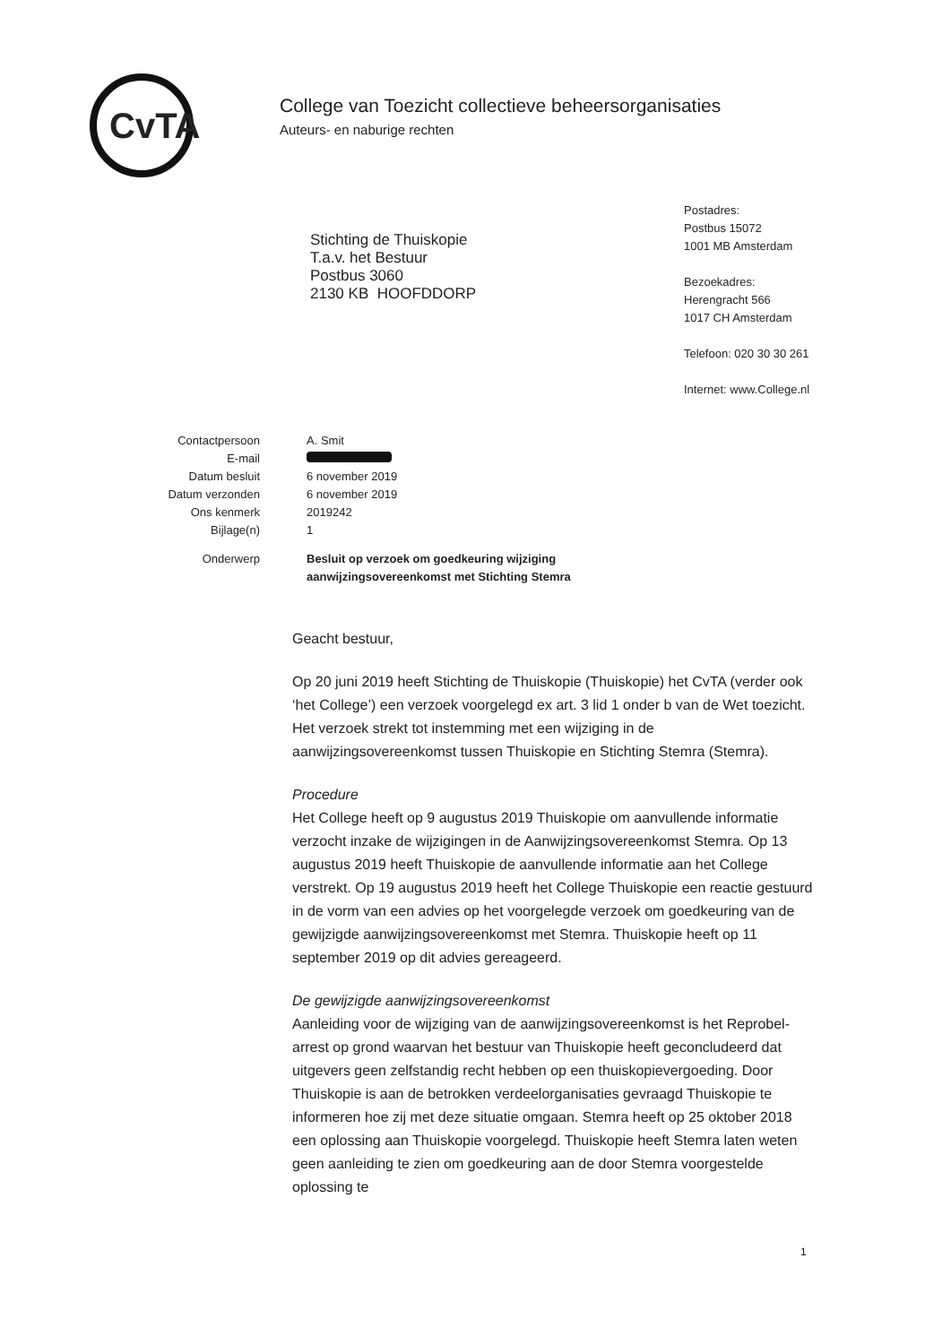CvTA
College van Toezicht collectieve beheersorganisaties
Auteurs- en naburige rechten
Stichting de Thuiskopie
T.a.v. het Bestuur
Postbus 3060
2130 KB HOOFDDORP
Postadres:
Postbus 15072
1001 MB Amsterdam
Bezoekadres:
Herengracht 566
1017 CH Amsterdam
Telefoon: 020 30 30 261
Internet: www.College.nl
| Contactpersoon | A. Smit |
| E-mail | |
| Datum besluit | 6 november 2019 |
| Datum verzonden | 6 november 2019 |
| Ons kenmerk | 2019242 |
| Bijlage(n) | 1 |
| Onderwerp | Besluit op verzoek om goedkeuring wijziging aanwijzingsovereenkomst met Stichting Stemra |
Geacht bestuur,
Op 20 juni 2019 heeft Stichting de Thuiskopie (Thuiskopie) het CvTA (verder ook ‘het College’) een verzoek voorgelegd ex art. 3 lid 1 onder b van de Wet toezicht. Het verzoek strekt tot instemming met een wijziging in de aanwijzingsovereenkomst tussen Thuiskopie en Stichting Stemra (Stemra).
Procedure
Het College heeft op 9 augustus 2019 Thuiskopie om aanvullende informatie verzocht inzake de wijzigingen in de Aanwijzingsovereenkomst Stemra. Op 13 augustus 2019 heeft Thuiskopie de aanvullende informatie aan het College verstrekt. Op 19 augustus 2019 heeft het College Thuiskopie een reactie gestuurd in de vorm van een advies op het voorgelegde verzoek om goedkeuring van de gewijzigde aanwijzingsovereenkomst met Stemra. Thuiskopie heeft op 11 september 2019 op dit advies gereageerd.
De gewijzigde aanwijzingsovereenkomst
Aanleiding voor de wijziging van de aanwijzingsovereenkomst is het Reprobel-arrest op grond waarvan het bestuur van Thuiskopie heeft geconcludeerd dat uitgevers geen zelfstandig recht hebben op een thuiskopievergoeding. Door Thuiskopie is aan de betrokken verdeelorganisaties gevraagd Thuiskopie te informeren hoe zij met deze situatie omgaan. Stemra heeft op 25 oktober 2018 een oplossing aan Thuiskopie voorgelegd. Thuiskopie heeft Stemra laten weten geen aanleiding te zien om goedkeuring aan de door Stemra voorgestelde oplossing te
1